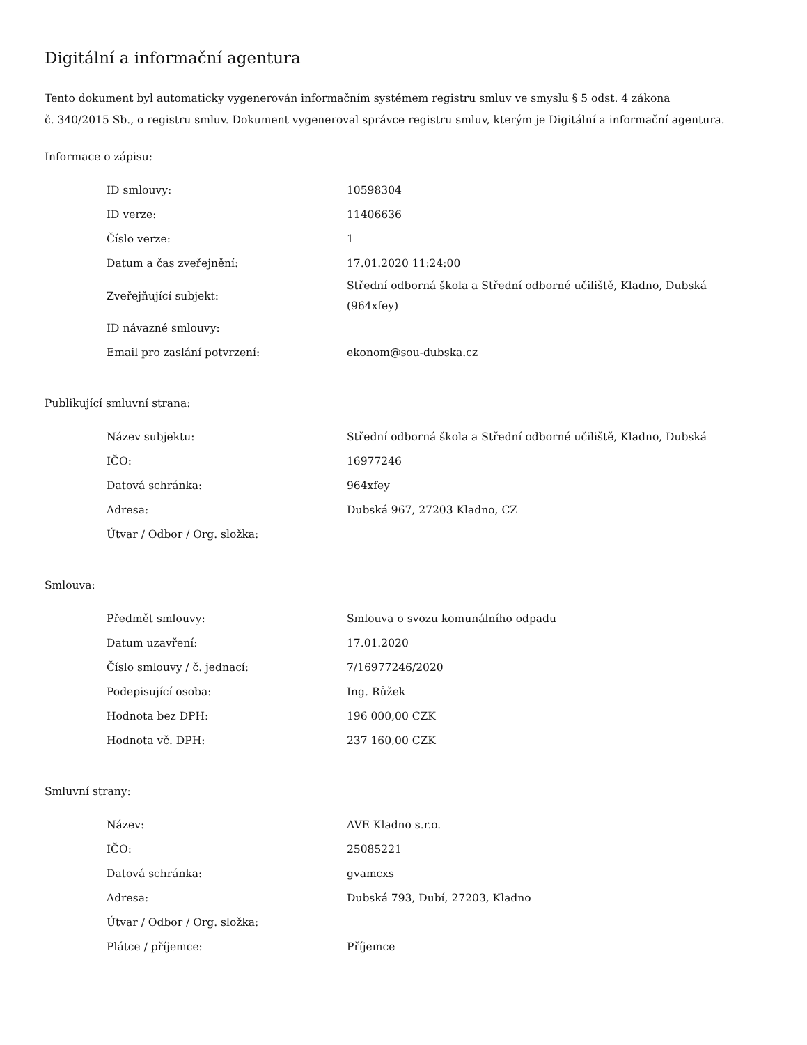Digitální a informační agentura
Tento dokument byl automaticky vygenerován informačním systémem registru smluv ve smyslu § 5 odst. 4 zákona
č. 340/2015 Sb., o registru smluv. Dokument vygeneroval správce registru smluv, kterým je Digitální a informační agentura.
Informace o zápisu:
| ID smlouvy: | 10598304 |
| ID verze: | 11406636 |
| Číslo verze: | 1 |
| Datum a čas zveřejnění: | 17.01.2020 11:24:00 |
| Zveřejňující subjekt: | Střední odborná škola a Střední odborné učiliště, Kladno, Dubská (964xfey) |
| ID návazné smlouvy: | |
| Email pro zaslání potvrzení: | ekonom@sou-dubska.cz |
Publikující smluvní strana:
| Název subjektu: | Střední odborná škola a Střední odborné učiliště, Kladno, Dubská |
| IČO: | 16977246 |
| Datová schránka: | 964xfey |
| Adresa: | Dubská 967, 27203 Kladno, CZ |
| Útvar / Odbor / Org. složka: | |
Smlouva:
| Předmět smlouvy: | Smlouva o svozu komunálního odpadu |
| Datum uzavření: | 17.01.2020 |
| Číslo smlouvy / č. jednací: | 7/16977246/2020 |
| Podepisující osoba: | Ing. Růžek |
| Hodnota bez DPH: | 196 000,00 CZK |
| Hodnota vč. DPH: | 237 160,00 CZK |
Smluvní strany:
| Název: | AVE Kladno s.r.o. |
| IČO: | 25085221 |
| Datová schránka: | gvamcxs |
| Adresa: | Dubská 793, Dubí, 27203, Kladno |
| Útvar / Odbor / Org. složka: | |
| Plátce / příjemce: | Příjemce |